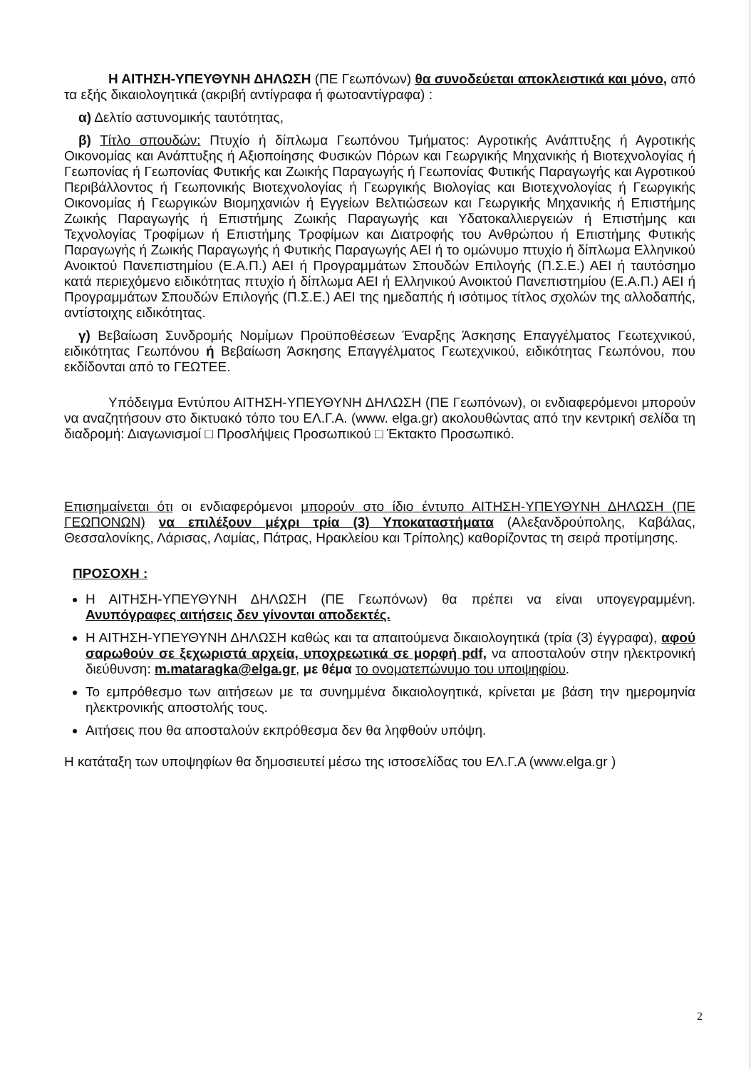Η ΑΙΤΗΣΗ-ΥΠΕΥΘΥΝΗ ΔΗΛΩΣΗ (ΠΕ Γεωπόνων) θα συνοδεύεται αποκλειστικά και μόνο, από τα εξής δικαιολογητικά (ακριβή αντίγραφα ή φωτοαντίγραφα) :
α) Δελτίο αστυνομικής ταυτότητας,
β) Τίτλο σπουδών: Πτυχίο ή δίπλωμα Γεωπόνου Τμήματος: Αγροτικής Ανάπτυξης ή Αγροτικής Οικονομίας και Ανάπτυξης ή Αξιοποίησης Φυσικών Πόρων και Γεωργικής Μηχανικής ή Βιοτεχνολογίας ή Γεωπονίας ή Γεωπονίας Φυτικής και Ζωικής Παραγωγής ή Γεωπονίας Φυτικής Παραγωγής και Αγροτικού Περιβάλλοντος ή Γεωπονικής Βιοτεχνολογίας ή Γεωργικής Βιολογίας και Βιοτεχνολογίας ή Γεωργικής Οικονομίας ή Γεωργικών Βιομηχανιών ή Εγγείων Βελτιώσεων και Γεωργικής Μηχανικής ή Επιστήμης Ζωικής Παραγωγής ή Επιστήμης Ζωικής Παραγωγής και Υδατοκαλλιεργειών ή Επιστήμης και Τεχνολογίας Τροφίμων ή Επιστήμης Τροφίμων και Διατροφής του Ανθρώπου ή Επιστήμης Φυτικής Παραγωγής ή Ζωικής Παραγωγής ή Φυτικής Παραγωγής ΑΕΙ ή το ομώνυμο πτυχίο ή δίπλωμα Ελληνικού Ανοικτού Πανεπιστημίου (Ε.Α.Π.) ΑΕΙ ή Προγραμμάτων Σπουδών Επιλογής (Π.Σ.Ε.) ΑΕΙ ή ταυτόσημο κατά περιεχόμενο ειδικότητας πτυχίο ή δίπλωμα ΑΕΙ ή Ελληνικού Ανοικτού Πανεπιστημίου (Ε.Α.Π.) ΑΕΙ ή Προγραμμάτων Σπουδών Επιλογής (Π.Σ.Ε.) ΑΕΙ της ημεδαπής ή ισότιμος τίτλος σχολών της αλλοδαπής, αντίστοιχης ειδικότητας.
γ) Βεβαίωση Συνδρομής Νομίμων Προϋποθέσεων Έναρξης Άσκησης Επαγγέλματος Γεωτεχνικού, ειδικότητας Γεωπόνου ή Βεβαίωση Άσκησης Επαγγέλματος Γεωτεχνικού, ειδικότητας Γεωπόνου, που εκδίδονται από το ΓΕΩΤΕΕ.
Υπόδειγμα Εντύπου ΑΙΤΗΣΗ-ΥΠΕΥΘΥΝΗ ΔΗΛΩΣΗ (ΠΕ Γεωπόνων), οι ενδιαφερόμενοι μπορούν να αναζητήσουν στο δικτυακό τόπο του ΕΛ.Γ.Α. (www. elga.gr) ακολουθώντας από την κεντρική σελίδα τη διαδρομή: Διαγωνισμοί □ Προσλήψεις Προσωπικού □ Έκτακτο Προσωπικό.
Επισημαίνεται ότι οι ενδιαφερόμενοι μπορούν στο ίδιο έντυπο ΑΙΤΗΣΗ-ΥΠΕΥΘΥΝΗ ΔΗΛΩΣΗ (ΠΕ ΓΕΩΠΟΝΩΝ) να επιλέξουν μέχρι τρία (3) Υποκαταστήματα (Αλεξανδρούπολης, Καβάλας, Θεσσαλονίκης, Λάρισας, Λαμίας, Πάτρας, Ηρακλείου και Τρίπολης) καθορίζοντας τη σειρά προτίμησης.
ΠΡΟΣΟΧΗ :
Η ΑΙΤΗΣΗ-ΥΠΕΥΘΥΝΗ ΔΗΛΩΣΗ (ΠΕ Γεωπόνων) θα πρέπει να είναι υπογεγραμμένη. Ανυπόγραφες αιτήσεις δεν γίνονται αποδεκτές.
Η ΑΙΤΗΣΗ-ΥΠΕΥΘΥΝΗ ΔΗΛΩΣΗ καθώς και τα απαιτούμενα δικαιολογητικά (τρία (3) έγγραφα), αφού σαρωθούν σε ξεχωριστά αρχεία, υποχρεωτικά σε μορφή pdf, να αποσταλούν στην ηλεκτρονική διεύθυνση: m.mataragka@elga.gr, με θέμα το ονοματεπώνυμο του υποψηφίου.
Το εμπρόθεσμο των αιτήσεων με τα συνημμένα δικαιολογητικά, κρίνεται με βάση την ημερομηνία ηλεκτρονικής αποστολής τους.
Αιτήσεις που θα αποσταλούν εκπρόθεσμα δεν θα ληφθούν υπόψη.
Η κατάταξη των υποψηφίων θα δημοσιευτεί μέσω της ιστοσελίδας του ΕΛ.Γ.Α (www.elga.gr )
2